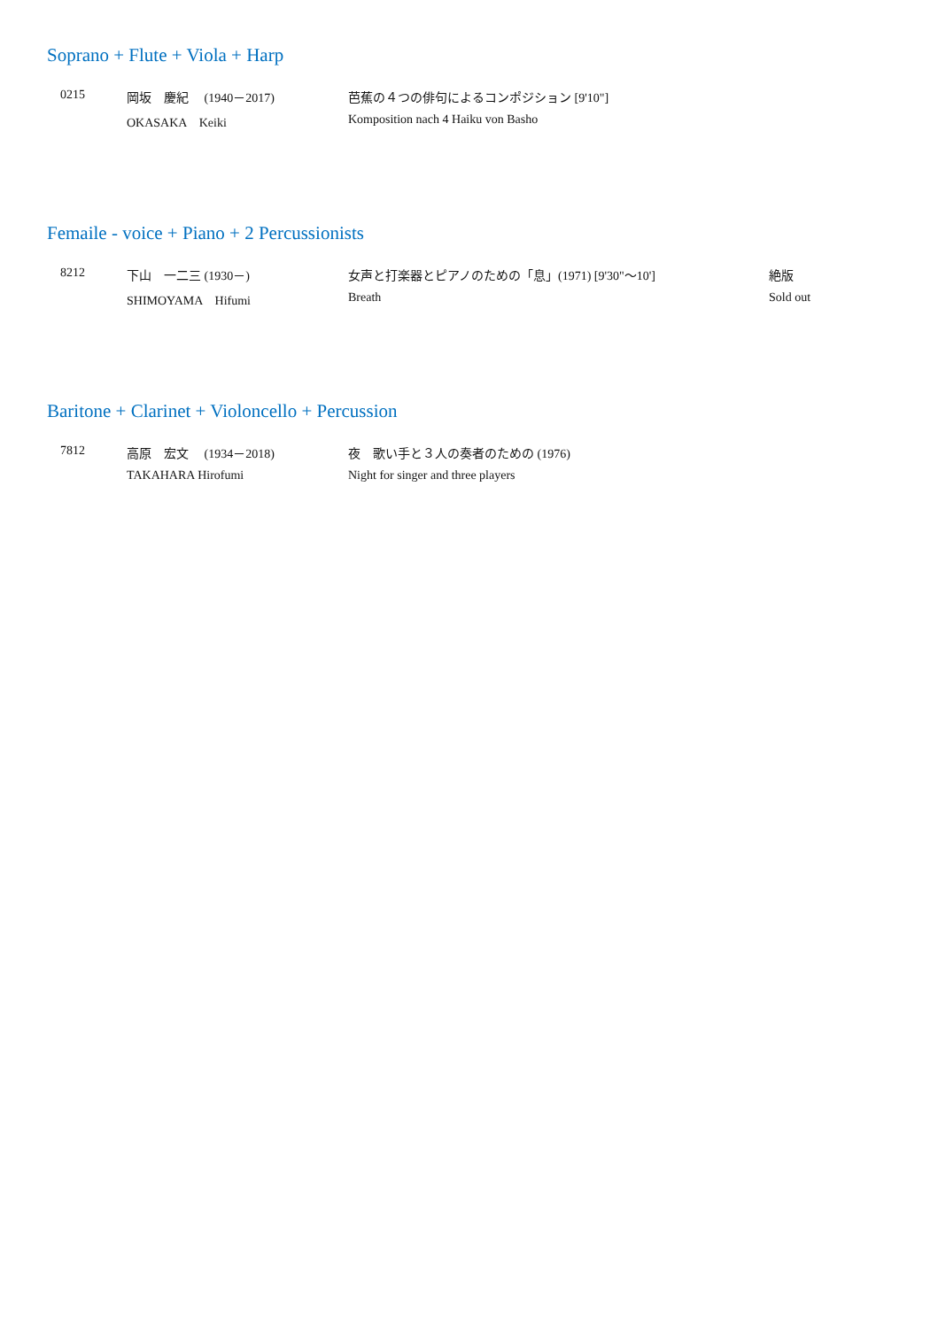Soprano + Flute + Viola + Harp
| 0215 | 岡坂 慶紀 (1940－2017) | 芭蕉の４つの俳句によるコンポジション [9'10"] | |
| | OKASAKA Keiki | Komposition nach 4 Haiku von Basho | |
Femaile - voice + Piano + 2 Percussionists
| 8212 | 下山 一二三 (1930－) | 女声と打楽器とピアノのための「息」(1971) [9'30"～10'] | 絶版 |
| | SHIMOYAMA Hifumi | Breath | Sold out |
Baritone + Clarinet + Violoncello + Percussion
| 7812 | 高原 宏文 (1934－2018) | 夜 歌い手と３人の奏者のための (1976) | |
| | TAKAHARA Hirofumi | Night for singer and three players | |